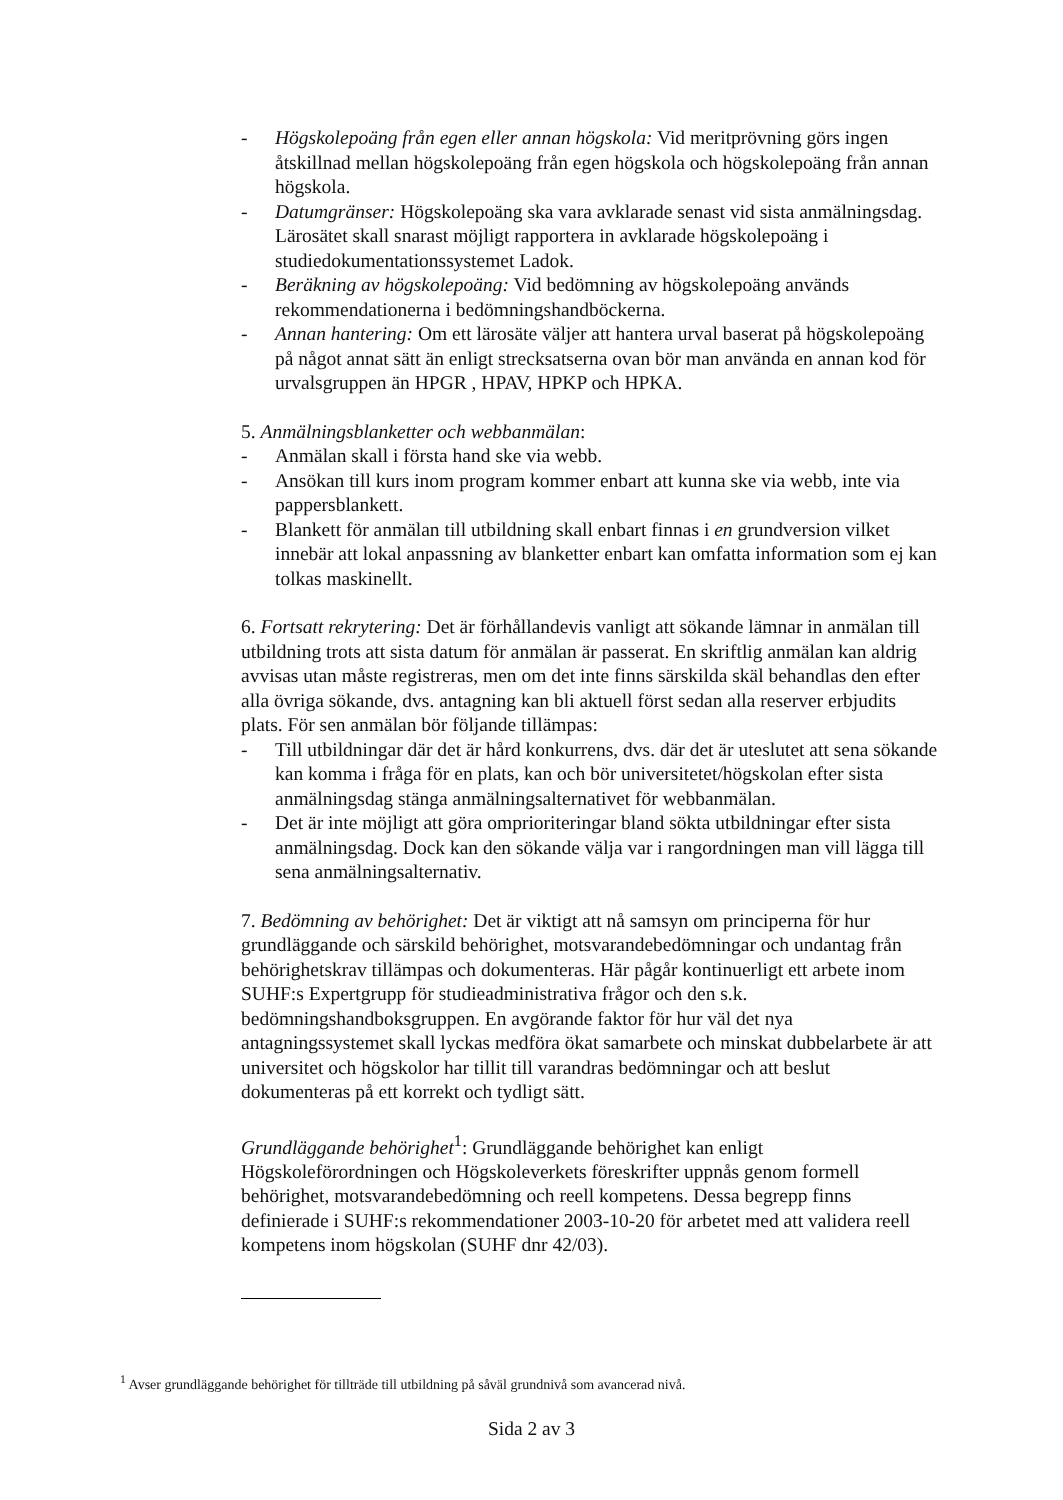- Högskolepoäng från egen eller annan högskola: Vid meritprövning görs ingen åtskillnad mellan högskolepoäng från egen högskola och högskolepoäng från annan högskola.
- Datumgränser: Högskolepoäng ska vara avklarade senast vid sista anmälningsdag. Lärosätet skall snarast möjligt rapportera in avklarade högskolepoäng i studiedokumentationssystemet Ladok.
- Beräkning av högskolepoäng: Vid bedömning av högskolepoäng används rekommendationerna i bedömningshandböckerna.
- Annan hantering: Om ett lärosäte väljer att hantera urval baserat på högskolepoäng på något annat sätt än enligt strecksatserna ovan bör man använda en annan kod för urvalsgruppen än HPGR , HPAV, HPKP och HPKA.
5. Anmälningsblanketter och webbanmälan:
- Anmälan skall i första hand ske via webb.
- Ansökan till kurs inom program kommer enbart att kunna ske via webb, inte via pappersblankett.
- Blankett för anmälan till utbildning skall enbart finnas i en grundversion vilket innebär att lokal anpassning av blanketter enbart kan omfatta information som ej kan tolkas maskinellt.
6. Fortsatt rekrytering: Det är förhållandevis vanligt att sökande lämnar in anmälan till utbildning trots att sista datum för anmälan är passerat. En skriftlig anmälan kan aldrig avvisas utan måste registreras, men om det inte finns särskilda skäl behandlas den efter alla övriga sökande, dvs. antagning kan bli aktuell först sedan alla reserver erbjudits plats. För sen anmälan bör följande tillämpas:
- Till utbildningar där det är hård konkurrens, dvs. där det är uteslutet att sena sökande kan komma i fråga för en plats, kan och bör universitetet/högskolan efter sista anmälningsdag stänga anmälningsalternativet för webbanmälan.
- Det är inte möjligt att göra omprioriteringar bland sökta utbildningar efter sista anmälningsdag. Dock kan den sökande välja var i rangordningen man vill lägga till sena anmälningsalternativ.
7. Bedömning av behörighet: Det är viktigt att nå samsyn om principerna för hur grundläggande och särskild behörighet, motsvarandebedömningar och undantag från behörighetskrav tillämpas och dokumenteras. Här pågår kontinuerligt ett arbete inom SUHF:s Expertgrupp för studieadministrativa frågor och den s.k. bedömningshandboksgruppen. En avgörande faktor för hur väl det nya antagningssystemet skall lyckas medföra ökat samarbete och minskat dubbelarbete är att universitet och högskolor har tillit till varandras bedömningar och att beslut dokumenteras på ett korrekt och tydligt sätt.
Grundläggande behörighet<sup>1</sup>: Grundläggande behörighet kan enligt Högskoleförordningen och Högskoleverkets föreskrifter uppnås genom formell behörighet, motsvarandebedömning och reell kompetens. Dessa begrepp finns definierade i SUHF:s rekommendationer 2003-10-20 för arbetet med att validera reell kompetens inom högskolan (SUHF dnr 42/03).
<sup>1</sup> Avser grundläggande behörighet för tillträde till utbildning på såväl grundnivå som avancerad nivå.
Sida 2 av 3